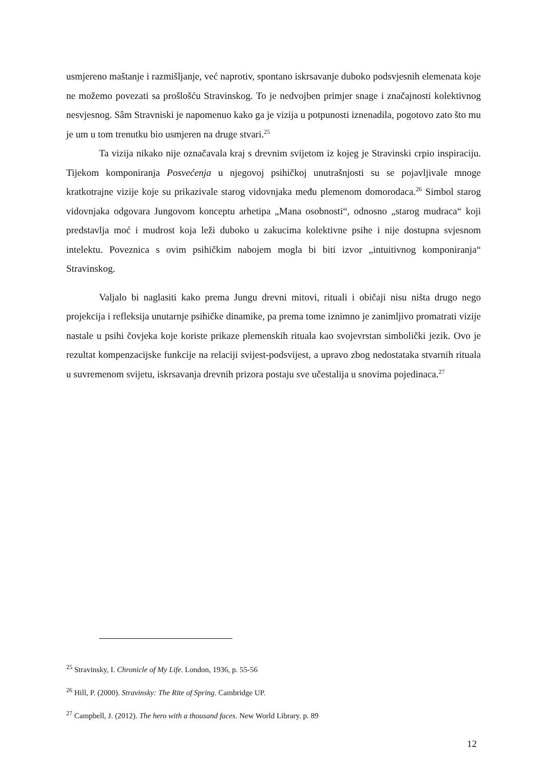usmjereno maštanje i razmišljanje, već naprotiv, spontano iskrsavanje duboko podsvjesnih elemenata koje ne možemo povezati sa prošlošću Stravinskog. To je nedvojben primjer snage i značajnosti kolektivnog nesvjesnog. Sâm Stravniski je napomenuo kako ga je vizija u potpunosti iznenadila, pogotovo zato što mu je um u tom trenutku bio usmjeren na druge stvari.<sup>25</sup>
Ta vizija nikako nije označavala kraj s drevnim svijetom iz kojeg je Stravinski crpio inspiraciju. Tijekom komponiranja Posvećenja u njegovoj psihičkoj unutrašnjosti su se pojavljivale mnoge kratkotrajne vizije koje su prikazivale starog vidovnjaka među plemenom domorodaca.<sup>26</sup> Simbol starog vidovnjaka odgovara Jungovom konceptu arhetipa „Mana osobnosti“, odnosno „starog mudraca“ koji predstavlja moć i mudrost koja leži duboko u zakucima kolektivne psihe i nije dostupna svjesnom intelektu. Poveznica s ovim psihičkim nabojem mogla bi biti izvor „intuitivnog komponiranja“ Stravinskog.
Valjalo bi naglasiti kako prema Jungu drevni mitovi, rituali i običaji nisu ništa drugo nego projekcija i refleksija unutarnje psihičke dinamike, pa prema tome iznimno je zanimljivo promatrati vizije nastale u psihi čovjeka koje koriste prikaze plemenskih rituala kao svojevrstan simbolički jezik. Ovo je rezultat kompenzacijske funkcije na relaciji svijest-podsvijest, a upravo zbog nedostataka stvarnih rituala u suvremenom svijetu, iskrsavanja drevnih prizora postaju sve učestalija u snovima pojedinaca.<sup>27</sup>
<sup>25</sup> Stravinsky, I. Chronicle of My Life. London, 1936, p. 55-56
<sup>26</sup> Hill, P. (2000). Stravinsky: The Rite of Spring. Cambridge UP.
<sup>27</sup> Campbell, J. (2012). The hero with a thousand faces. New World Library. p. 89
12